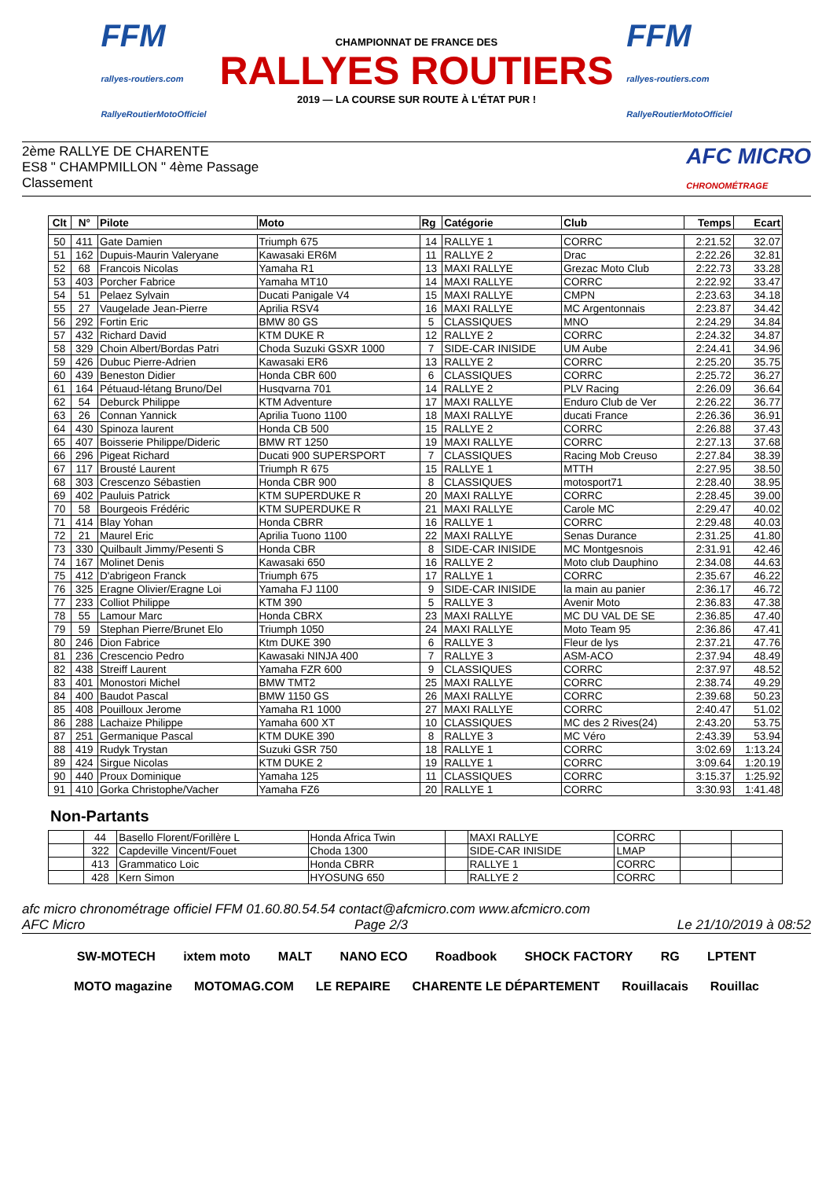FFM
rallyes-routiers.com
RallyeRoutierMotoOfficiel
CHAMPIONNAT DE FRANCE DES
RALLYES ROUTIERS
2019 — LA COURSE SUR ROUTE À L'ÉTAT PUR !
FFM
rallyes-routiers.com
RallyeRoutierMotoOfficiel
2ème RALLYE DE CHARENTE
ES8 " CHAMPMILLON " 4ème Passage
Classement
AFC MICRO
CHRONOMÉTRAGE
| Clt | N° | Pilote | Moto | Rg | Catégorie | Club | Temps | Ecart |
| --- | --- | --- | --- | --- | --- | --- | --- | --- |
| 50 | 411 | Gate Damien | Triumph 675 | 14 | RALLYE 1 | CORRC | 2:21.52 | 32.07 |
| 51 | 162 | Dupuis-Maurin Valeryane | Kawasaki ER6M | 11 | RALLYE 2 | Drac | 2:22.26 | 32.81 |
| 52 | 68 | Francois Nicolas | Yamaha R1 | 13 | MAXI RALLYE | Grezac Moto Club | 2:22.73 | 33.28 |
| 53 | 403 | Porcher Fabrice | Yamaha MT10 | 14 | MAXI RALLYE | CORRC | 2:22.92 | 33.47 |
| 54 | 51 | Pelaez Sylvain | Ducati Panigale V4 | 15 | MAXI RALLYE | CMPN | 2:23.63 | 34.18 |
| 55 | 27 | Vaugelade Jean-Pierre | Aprilia RSV4 | 16 | MAXI RALLYE | MC Argentonnais | 2:23.87 | 34.42 |
| 56 | 292 | Fortin Eric | BMW 80 GS | 5 | CLASSIQUES | MNO | 2:24.29 | 34.84 |
| 57 | 432 | Richard David | KTM DUKE R | 12 | RALLYE 2 | CORRC | 2:24.32 | 34.87 |
| 58 | 329 | Choin Albert/Bordas Patri | Choda Suzuki GSXR 1000 | 7 | SIDE-CAR INISIDE | UM Aube | 2:24.41 | 34.96 |
| 59 | 426 | Dubuc Pierre-Adrien | Kawasaki ER6 | 13 | RALLYE 2 | CORRC | 2:25.20 | 35.75 |
| 60 | 439 | Beneston Didier | Honda CBR 600 | 6 | CLASSIQUES | CORRC | 2:25.72 | 36.27 |
| 61 | 164 | Pétuaud-létang Bruno/Del | Husqvarna 701 | 14 | RALLYE 2 | PLV Racing | 2:26.09 | 36.64 |
| 62 | 54 | Deburck Philippe | KTM Adventure | 17 | MAXI RALLYE | Enduro Club de Ver | 2:26.22 | 36.77 |
| 63 | 26 | Connan Yannick | Aprilia Tuono 1100 | 18 | MAXI RALLYE | ducati France | 2:26.36 | 36.91 |
| 64 | 430 | Spinoza laurent | Honda CB 500 | 15 | RALLYE 2 | CORRC | 2:26.88 | 37.43 |
| 65 | 407 | Boisserie Philippe/Dideric | BMW RT 1250 | 19 | MAXI RALLYE | CORRC | 2:27.13 | 37.68 |
| 66 | 296 | Pigeat Richard | Ducati 900 SUPERSPORT | 7 | CLASSIQUES | Racing Mob Creuso | 2:27.84 | 38.39 |
| 67 | 117 | Brousté Laurent | Triumph R 675 | 15 | RALLYE 1 | MTTH | 2:27.95 | 38.50 |
| 68 | 303 | Crescenzo Sébastien | Honda CBR 900 | 8 | CLASSIQUES | motosport71 | 2:28.40 | 38.95 |
| 69 | 402 | Pauluis Patrick | KTM SUPERDUKE R | 20 | MAXI RALLYE | CORRC | 2:28.45 | 39.00 |
| 70 | 58 | Bourgeois Frédéric | KTM SUPERDUKE R | 21 | MAXI RALLYE | Carole MC | 2:29.47 | 40.02 |
| 71 | 414 | Blay Yohan | Honda CBRR | 16 | RALLYE 1 | CORRC | 2:29.48 | 40.03 |
| 72 | 21 | Maurel Eric | Aprilia Tuono 1100 | 22 | MAXI RALLYE | Senas Durance | 2:31.25 | 41.80 |
| 73 | 330 | Quilbault Jimmy/Pesenti S | Honda CBR | 8 | SIDE-CAR INISIDE | MC Montgesnois | 2:31.91 | 42.46 |
| 74 | 167 | Molinet Denis | Kawasaki 650 | 16 | RALLYE 2 | Moto club Dauphino | 2:34.08 | 44.63 |
| 75 | 412 | D'abrigeon Franck | Triumph 675 | 17 | RALLYE 1 | CORRC | 2:35.67 | 46.22 |
| 76 | 325 | Eragne Olivier/Eragne Loi | Yamaha FJ 1100 | 9 | SIDE-CAR INISIDE | la main au panier | 2:36.17 | 46.72 |
| 77 | 233 | Colliot Philippe | KTM 390 | 5 | RALLYE 3 | Avenir Moto | 2:36.83 | 47.38 |
| 78 | 55 | Lamour Marc | Honda CBRX | 23 | MAXI RALLYE | MC DU VAL DE SE | 2:36.85 | 47.40 |
| 79 | 59 | Stephan Pierre/Brunet Elo | Triumph 1050 | 24 | MAXI RALLYE | Moto Team 95 | 2:36.86 | 47.41 |
| 80 | 246 | Dion Fabrice | Ktm DUKE 390 | 6 | RALLYE 3 | Fleur de lys | 2:37.21 | 47.76 |
| 81 | 236 | Crescencio Pedro | Kawasaki NINJA 400 | 7 | RALLYE 3 | ASM-ACO | 2:37.94 | 48.49 |
| 82 | 438 | Streiff Laurent | Yamaha FZR 600 | 9 | CLASSIQUES | CORRC | 2:37.97 | 48.52 |
| 83 | 401 | Monostori Michel | BMW TMT2 | 25 | MAXI RALLYE | CORRC | 2:38.74 | 49.29 |
| 84 | 400 | Baudot Pascal | BMW 1150 GS | 26 | MAXI RALLYE | CORRC | 2:39.68 | 50.23 |
| 85 | 408 | Pouilloux Jerome | Yamaha R1 1000 | 27 | MAXI RALLYE | CORRC | 2:40.47 | 51.02 |
| 86 | 288 | Lachaize Philippe | Yamaha 600 XT | 10 | CLASSIQUES | MC des 2 Rives(24) | 2:43.20 | 53.75 |
| 87 | 251 | Germanique Pascal | KTM DUKE 390 | 8 | RALLYE 3 | MC Véro | 2:43.39 | 53.94 |
| 88 | 419 | Rudyk Trystan | Suzuki GSR 750 | 18 | RALLYE 1 | CORRC | 3:02.69 | 1:13.24 |
| 89 | 424 | Sirgue Nicolas | KTM DUKE 2 | 19 | RALLYE 1 | CORRC | 3:09.64 | 1:20.19 |
| 90 | 440 | Proux Dominique | Yamaha 125 | 11 | CLASSIQUES | CORRC | 3:15.37 | 1:25.92 |
| 91 | 410 | Gorka Christophe/Vacher | Yamaha FZ6 | 20 | RALLYE 1 | CORRC | 3:30.93 | 1:41.48 |
Non-Partants
| | 44 | Basello Florent/Forillère L | Honda Africa Twin | | MAXI RALLYE | CORRC | | |
| | 322 | Capdeville Vincent/Fouet | Choda 1300 | | SIDE-CAR INISIDE | LMAP | | |
| | 413 | Grammatico Loic | Honda CBRR | | RALLYE 1 | CORRC | | |
| | 428 | Kern Simon | HYOSUNG 650 | | RALLYE 2 | CORRC | | |
afc micro chronométrage officiel FFM 01.60.80.54.54 contact@afcmicro.com www.afcmicro.com
AFC Micro Page 2/3 Le 21/10/2019 à 08:52
SW-MOTECH ixtem moto MALT NANO ECO Roadbook SHOCK FACTORY RG LPTENT MOTO magazine MOTOMAG.COM LE REPAIRE CHARENTE LE DÉPARTEMENT Rouillacais Rouillac